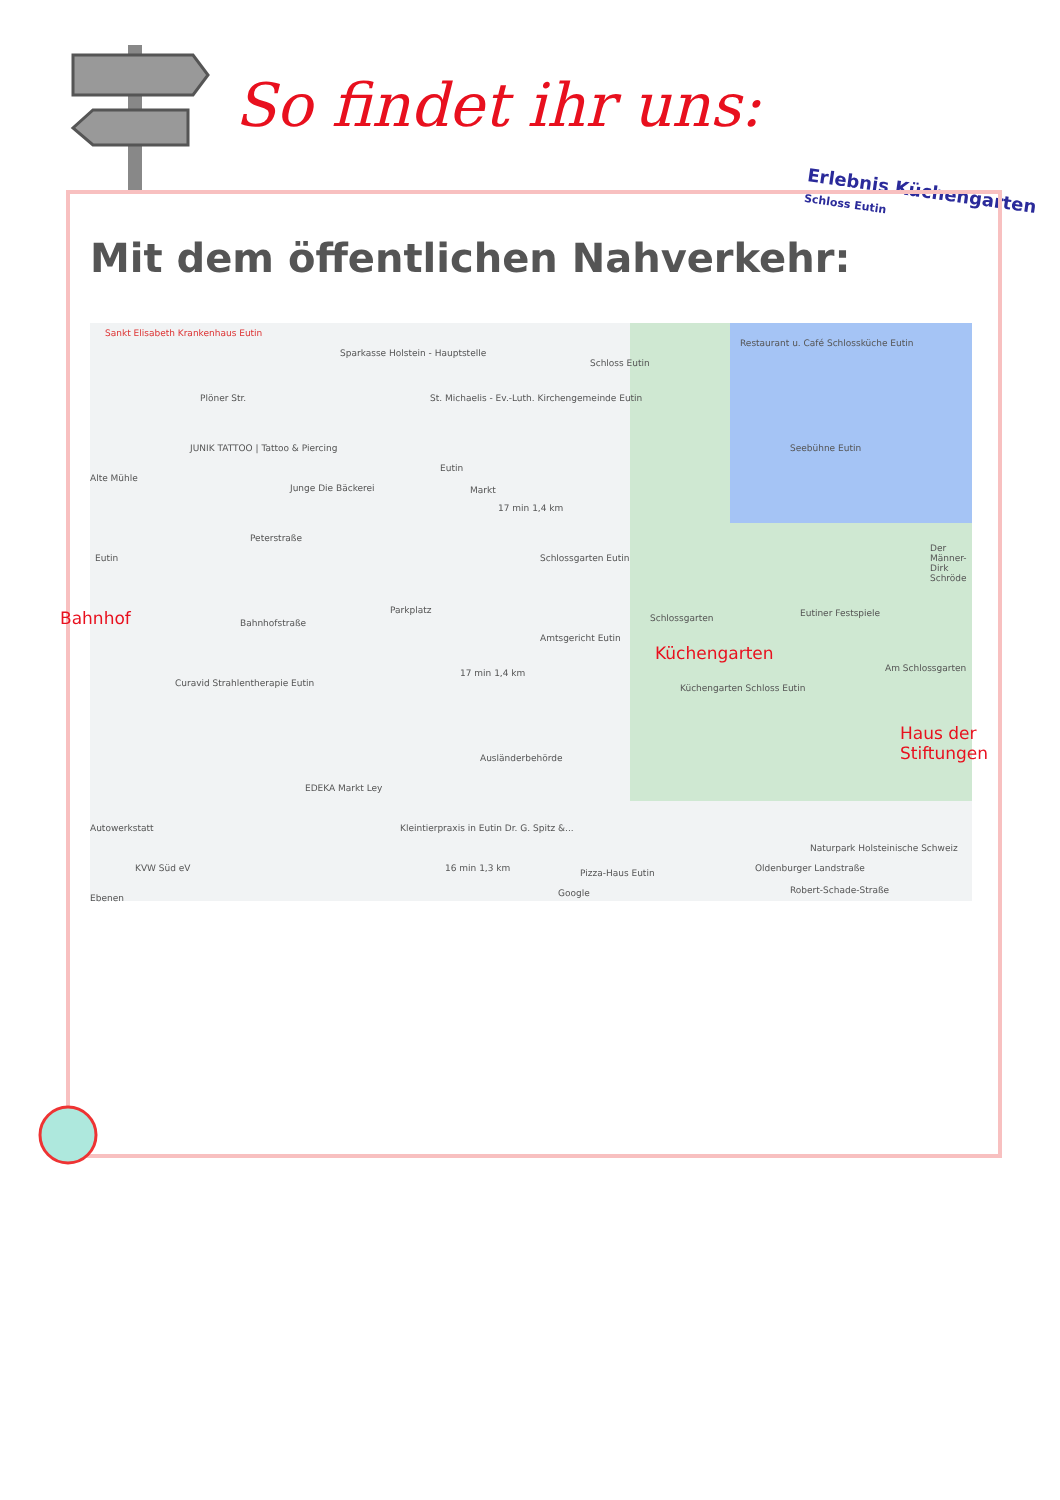So findet ihr uns:
Erlebnis Küchengarten
Schloss Eutin
Mit dem öffentlichen Nahverkehr:
Sankt Elisabeth Krankenhaus Eutin
Sparkasse Holstein - Hauptstelle
Restaurant u. Café Schlossküche Eutin
Schloss Eutin
Plöner Str. St. Michaelis - Ev.-Luth. Kirchengemeinde Eutin
JUNIK TATTOO | Tattoo & Piercing Seebühne Eutin
Alte Mühle
Junge Die Bäckerei
Eutin
Markt
17 min 1,4 km
Peterstraße
Eutin Schlossgarten Eutin
Der Männer- Dirk Schröde
Parkplatz
Schlossgarten Eutiner Festspiele Bahnhof
Bahnhofstraße
Amtsgericht Eutin
Küchengarten
Am Schlossgarten
Curavid Strahlentherapie Eutin Küchengarten Schloss Eutin
17 min 1,4 km
Haus der Stiftungen
Ausländerbehörde
EDEKA Markt Ley
Autowerkstatt Kleintierpraxis in Eutin Dr. G. Spitz &...
Pizza-Haus Eutin Oldenburger Landstraße
Naturpark Holsteinische Schweiz
16 min 1,3 km KVW Süd eV
Ebenen Google Robert-Schade-Straße